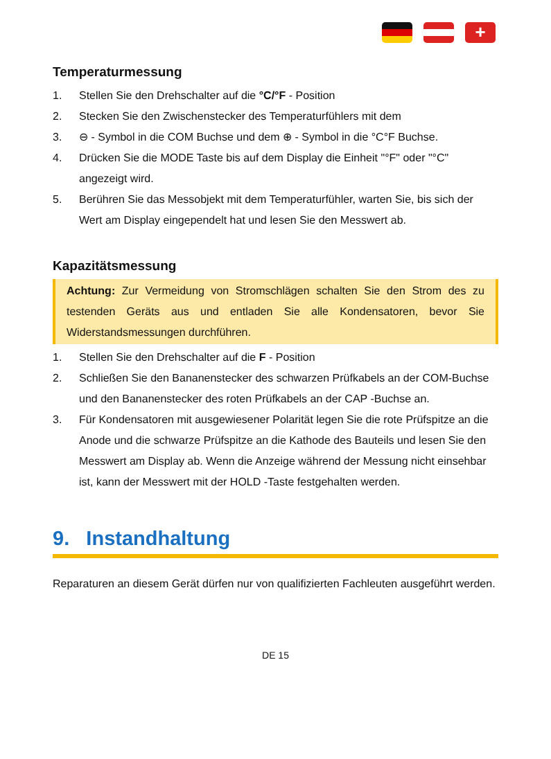+
Temperaturmessung
1. Stellen Sie den Drehschalter auf die °C/°F - Position
2. Stecken Sie den Zwischenstecker des Temperaturfühlers mit dem
3. ⊖ - Symbol in die COM Buchse und dem ⊕ - Symbol in die °C°F Buchse.
4. Drücken Sie die MODE Taste bis auf dem Display die Einheit "°F" oder "°C" angezeigt wird.
5. Berühren Sie das Messobjekt mit dem Temperaturfühler, warten Sie, bis sich der Wert am Display eingependelt hat und lesen Sie den Messwert ab.
Kapazitätsmessung
Achtung: Zur Vermeidung von Stromschlägen schalten Sie den Strom des zu testenden Geräts aus und entladen Sie alle Kondensatoren, bevor Sie Widerstandsmessungen durchführen.
1. Stellen Sie den Drehschalter auf die F - Position
2. Schließen Sie den Bananenstecker des schwarzen Prüfkabels an der COM-Buchse und den Bananenstecker des roten Prüfkabels an der CAP -Buchse an.
3. Für Kondensatoren mit ausgewiesener Polarität legen Sie die rote Prüfspitze an die Anode und die schwarze Prüfspitze an die Kathode des Bauteils und lesen Sie den Messwert am Display ab. Wenn die Anzeige während der Messung nicht einsehbar ist, kann der Messwert mit der HOLD -Taste festgehalten werden.
9. Instandhaltung
Reparaturen an diesem Gerät dürfen nur von qualifizierten Fachleuten ausgeführt werden.
DE 15